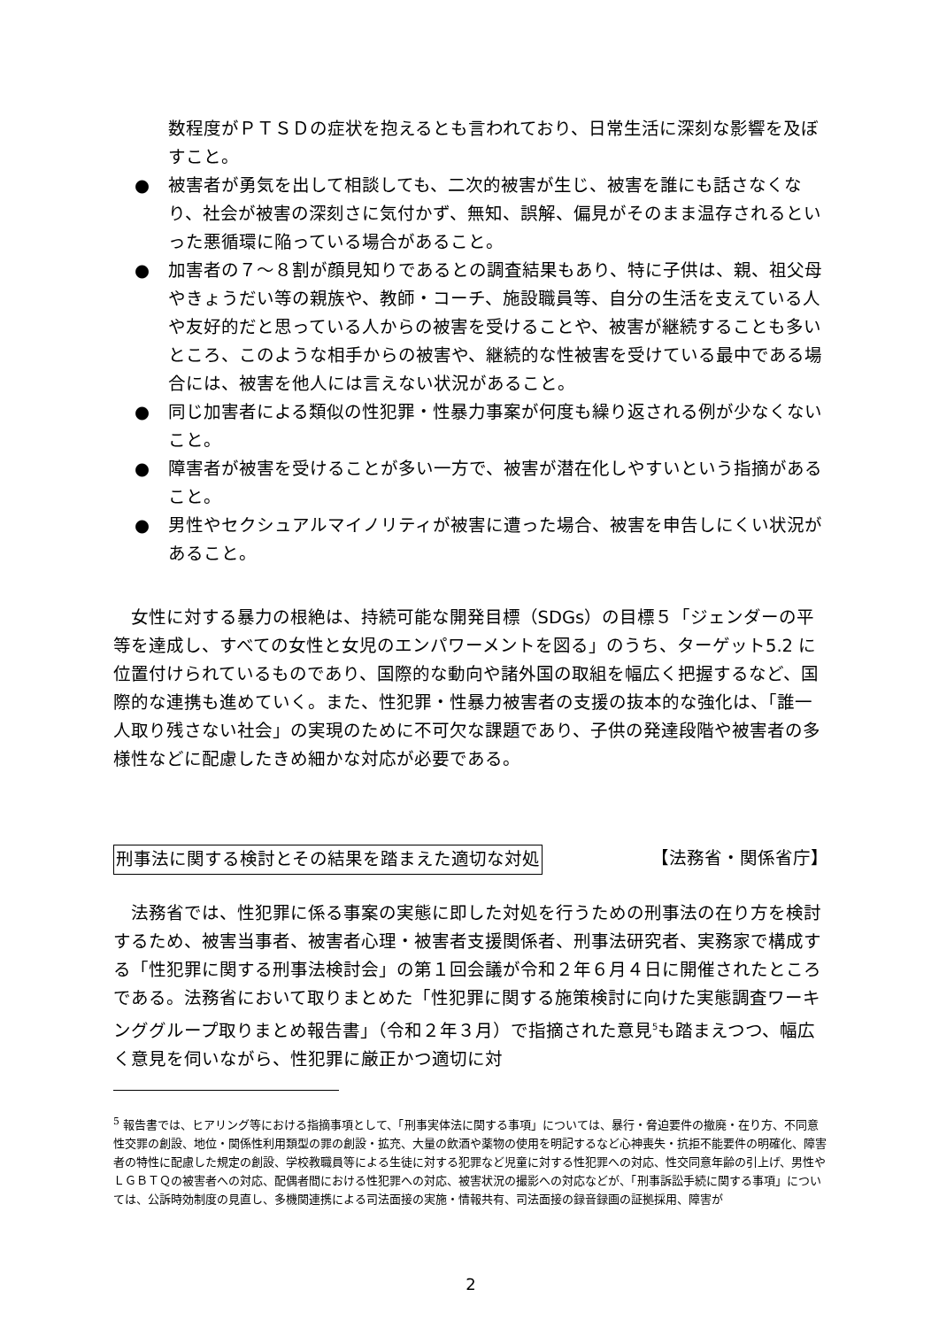数程度がＰＴＳＤの症状を抱えるとも言われており、日常生活に深刻な影響を及ぼすこと。
● 被害者が勇気を出して相談しても、二次的被害が生じ、被害を誰にも話さなくなり、社会が被害の深刻さに気付かず、無知、誤解、偏見がそのまま温存されるといった悪循環に陥っている場合があること。
● 加害者の７～８割が顔見知りであるとの調査結果もあり、特に子供は、親、祖父母やきょうだい等の親族や、教師・コーチ、施設職員等、自分の生活を支えている人や友好的だと思っている人からの被害を受けることや、被害が継続することも多いところ、このような相手からの被害や、継続的な性被害を受けている最中である場合には、被害を他人には言えない状況があること。
● 同じ加害者による類似の性犯罪・性暴力事案が何度も繰り返される例が少なくないこと。
● 障害者が被害を受けることが多い一方で、被害が潜在化しやすいという指摘があること。
● 男性やセクシュアルマイノリティが被害に遭った場合、被害を申告しにくい状況があること。
女性に対する暴力の根絶は、持続可能な開発目標（SDGs）の目標５「ジェンダーの平等を達成し、すべての女性と女児のエンパワーメントを図る」のうち、ターゲット5.2 に位置付けられているものであり、国際的な動向や諸外国の取組を幅広く把握するなど、国際的な連携も進めていく。また、性犯罪・性暴力被害者の支援の抜本的な強化は、「誰一人取り残さない社会」の実現のために不可欠な課題であり、子供の発達段階や被害者の多様性などに配慮したきめ細かな対応が必要である。
刑事法に関する検討とその結果を踏まえた適切な対処 【法務省・関係省庁】
法務省では、性犯罪に係る事案の実態に即した対処を行うための刑事法の在り方を検討するため、被害当事者、被害者心理・被害者支援関係者、刑事法研究者、実務家で構成する「性犯罪に関する刑事法検討会」の第１回会議が令和２年６月４日に開催されたところである。法務省において取りまとめた「性犯罪に関する施策検討に向けた実態調査ワーキンググループ取りまとめ報告書」（令和２年３月）で指摘された意見<sup>5</sup>も踏まえつつ、幅広く意見を伺いながら、性犯罪に厳正かつ適切に対
<sup>5</sup> 報告書では、ヒアリング等における指摘事項として、「刑事実体法に関する事項」については、暴行・脅迫要件の撤廃・在り方、不同意性交罪の創設、地位・関係性利用類型の罪の創設・拡充、大量の飲酒や薬物の使用を明記するなど心神喪失・抗拒不能要件の明確化、障害者の特性に配慮した規定の創設、学校教職員等による生徒に対する犯罪など児童に対する性犯罪への対応、性交同意年齢の引上げ、男性やＬＧＢＴＱの被害者への対応、配偶者間における性犯罪への対応、被害状況の撮影への対応などが、「刑事訴訟手続に関する事項」については、公訴時効制度の見直し、多機関連携による司法面接の実施・情報共有、司法面接の録音録画の証拠採用、障害が
2